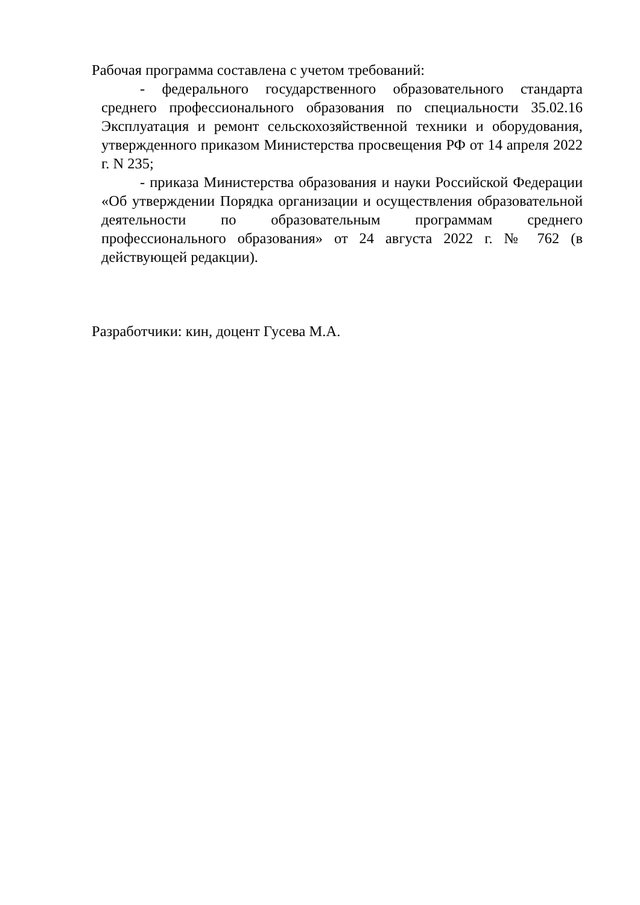Рабочая программа составлена с учетом требований:
- федерального государственного образовательного стандарта среднего профессионального образования по специальности 35.02.16 Эксплуатация и ремонт сельскохозяйственной техники и оборудования, утвержденного приказом Министерства просвещения РФ от 14 апреля 2022 г. N 235;
- приказа Министерства образования и науки Российской Федерации «Об утверждении Порядка организации и осуществления образовательной деятельности по образовательным программам среднего профессионального образования» от 24 августа 2022 г. № 762 (в действующей редакции).
Разработчики: кин, доцент Гусева М.А.